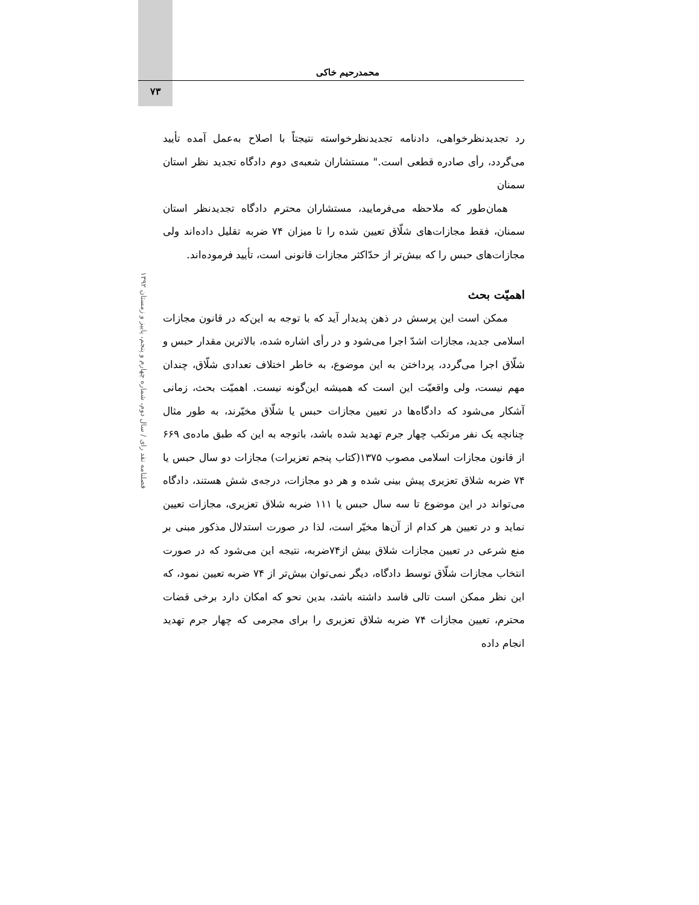محمدرحیم خاکی
۷۳
فصلنامه نقد رای / سال دوم، شماره چهارم و پنجم، پاییز و زمستان ۱۳۹۲
رد تجدیدنظرخواهی، دادنامه تجدیدنظرخواسته نتیجتاً با اصلاح به‌عمل آمده تأیید می‌گردد، رأی صادره قطعی است." مستشاران شعبه‌ی دوم دادگاه تجدید نظر استان سمنان
همان‌طور که ملاحظه می‌فرمایید، مستشاران محترم دادگاه تجدیدنظر استان سمنان، فقط مجازات‌های شلّاق تعیین شده را تا میزان ۷۴ ضربه تقلیل داده‌اند ولی مجازات‌های حبس را که بیش‌تر از حدّاکثر مجازات قانونی است، تأیید فرموده‌اند.
اهمیّت بحث
ممکن است این پرسش در ذهن پدیدار آید که با توجه به این‌که در قانون مجازات اسلامی جدید، مجازات اشدّ اجرا می‌شود و در رأی اشاره شده، بالاترین مقدار حبس و شلّاق اجرا می‌گردد، پرداختن به این موضوع، به خاطر اختلاف تعدادی شلّاق، چندان مهم نیست، ولی واقعیّت این است که همیشه این‌گونه نیست. اهمیّت بحث، زمانی آشکار می‌شود که دادگاه‌ها در تعیین مجازات حبس یا شلّاق مخیّرند، به طور مثال چنانچه یک نفر مرتکب چهار جرم تهدید شده باشد، باتوجه به این که طبق ماده‌ی ۶۶۹ از قانون مجازات اسلامی مصوب ۱۳۷۵(کتاب پنجم تعزیرات) مجازات دو سال حبس یا ۷۴ ضربه شلاق تعزیری پیش بینی شده و هر دو مجازات، درجه‌ی شش هستند، دادگاه می‌تواند در این موضوع تا سه سال حبس یا ۱۱۱ ضربه شلاق تعزیری، مجازات تعیین نماید و در تعیین هر کدام از آن‌ها مخیّر است، لذا در صورت استدلال مذکور مبنی بر منع شرعی در تعیین مجازات شلاق بیش از۷۴ضربه، نتیجه این می‌شود که در صورت انتخاب مجازات شلّاق توسط دادگاه، دیگر نمی‌توان بیش‌تر از ۷۴ ضربه تعیین نمود، که این نظر ممکن است تالی فاسد داشته باشد، بدین نحو که امکان دارد برخی قضات محترم، تعیین مجازات ۷۴ ضربه شلاق تعزیری را برای مجرمی که چهار جرم تهدید انجام داده